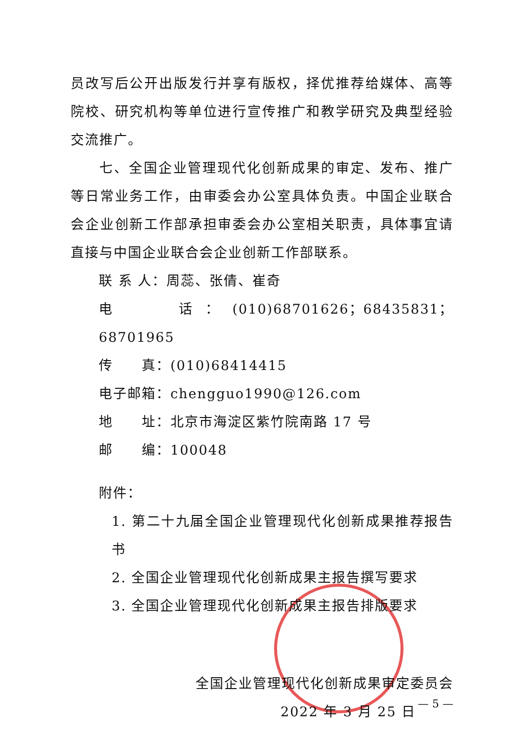员改写后公开出版发行并享有版权，择优推荐给媒体、高等院校、研究机构等单位进行宣传推广和教学研究及典型经验交流推广。
七、全国企业管理现代化创新成果的审定、发布、推广等日常业务工作，由审委会办公室具体负责。中国企业联合会企业创新工作部承担审委会办公室相关职责，具体事宜请直接与中国企业联合会企业创新工作部联系。
联 系 人：周蕊、张倩、崔奇
电　　话：(010)68701626；68435831；68701965
传　　真：(010)68414415
电子邮箱：chengguo1990@126.com
地　　址：北京市海淀区紫竹院南路 17 号
邮　　编：100048
附件：
1. 第二十九届全国企业管理现代化创新成果推荐报告书
2. 全国企业管理现代化创新成果主报告撰写要求
3. 全国企业管理现代化创新成果主报告排版要求
全国企业管理现代化创新成果审定委员会
2022 年 3 月 25 日
— 5 —